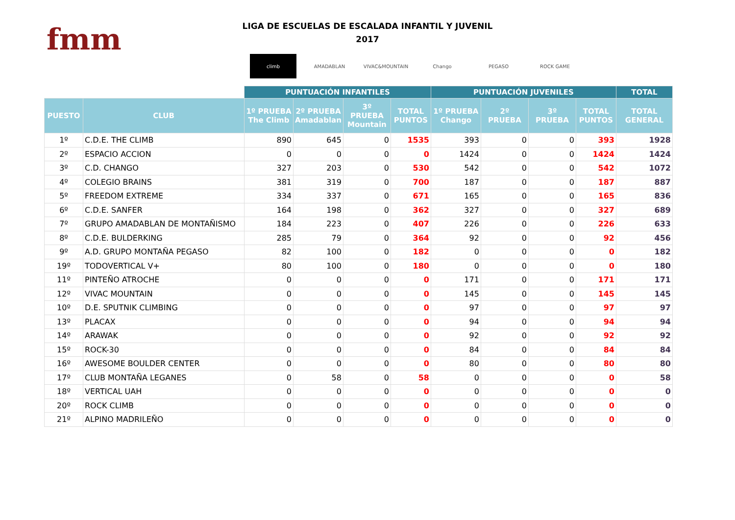fmm
LIGA DE ESCUELAS DE ESCALADA INFANTIL Y JUVENIL
2017
climb AMADABLAN VIVAC&MOUNTAIN Chango PEGASO ROCK GAME
| | | PUNTUACIÓN INFANTILES | | | | PUNTUACIÓN JUVENILES | | | | TOTAL |
| --- | --- | --- | --- | --- | --- | --- | --- | --- | --- | --- |
| PUESTO | CLUB | 1º PRUEBA The Climb | 2º PRUEBA Amadablan | 3º PRUEBA Mountain | TOTAL PUNTOS | 1º PRUEBA Chango | 2º PRUEBA | 3º PRUEBA | TOTAL PUNTOS | TOTAL GENERAL |
| 1º | C.D.E. THE CLIMB | 890 | 645 | 0 | 1535 | 393 | 0 | 0 | 393 | 1928 |
| 2º | ESPACIO ACCION | 0 | 0 | 0 | 0 | 1424 | 0 | 0 | 1424 | 1424 |
| 3º | C.D. CHANGO | 327 | 203 | 0 | 530 | 542 | 0 | 0 | 542 | 1072 |
| 4º | COLEGIO BRAINS | 381 | 319 | 0 | 700 | 187 | 0 | 0 | 187 | 887 |
| 5º | FREEDOM EXTREME | 334 | 337 | 0 | 671 | 165 | 0 | 0 | 165 | 836 |
| 6º | C.D.E. SANFER | 164 | 198 | 0 | 362 | 327 | 0 | 0 | 327 | 689 |
| 7º | GRUPO AMADABLAN DE MONTAÑISMO | 184 | 223 | 0 | 407 | 226 | 0 | 0 | 226 | 633 |
| 8º | C.D.E. BULDERKING | 285 | 79 | 0 | 364 | 92 | 0 | 0 | 92 | 456 |
| 9º | A.D. GRUPO MONTAÑA PEGASO | 82 | 100 | 0 | 182 | 0 | 0 | 0 | 0 | 182 |
| 19º | TODOVERTICAL V+ | 80 | 100 | 0 | 180 | 0 | 0 | 0 | 0 | 180 |
| 11º | PINTEÑO ATROCHE | 0 | 0 | 0 | 0 | 171 | 0 | 0 | 171 | 171 |
| 12º | VIVAC MOUNTAIN | 0 | 0 | 0 | 0 | 145 | 0 | 0 | 145 | 145 |
| 10º | D.E. SPUTNIK CLIMBING | 0 | 0 | 0 | 0 | 97 | 0 | 0 | 97 | 97 |
| 13º | PLACAX | 0 | 0 | 0 | 0 | 94 | 0 | 0 | 94 | 94 |
| 14º | ARAWAK | 0 | 0 | 0 | 0 | 92 | 0 | 0 | 92 | 92 |
| 15º | ROCK-30 | 0 | 0 | 0 | 0 | 84 | 0 | 0 | 84 | 84 |
| 16º | AWESOME BOULDER CENTER | 0 | 0 | 0 | 0 | 80 | 0 | 0 | 80 | 80 |
| 17º | CLUB MONTAÑA LEGANES | 0 | 58 | 0 | 58 | 0 | 0 | 0 | 0 | 58 |
| 18º | VERTICAL UAH | 0 | 0 | 0 | 0 | 0 | 0 | 0 | 0 | 0 |
| 20º | ROCK CLIMB | 0 | 0 | 0 | 0 | 0 | 0 | 0 | 0 | 0 |
| 21º | ALPINO MADRILEÑO | 0 | 0 | 0 | 0 | 0 | 0 | 0 | 0 | 0 |